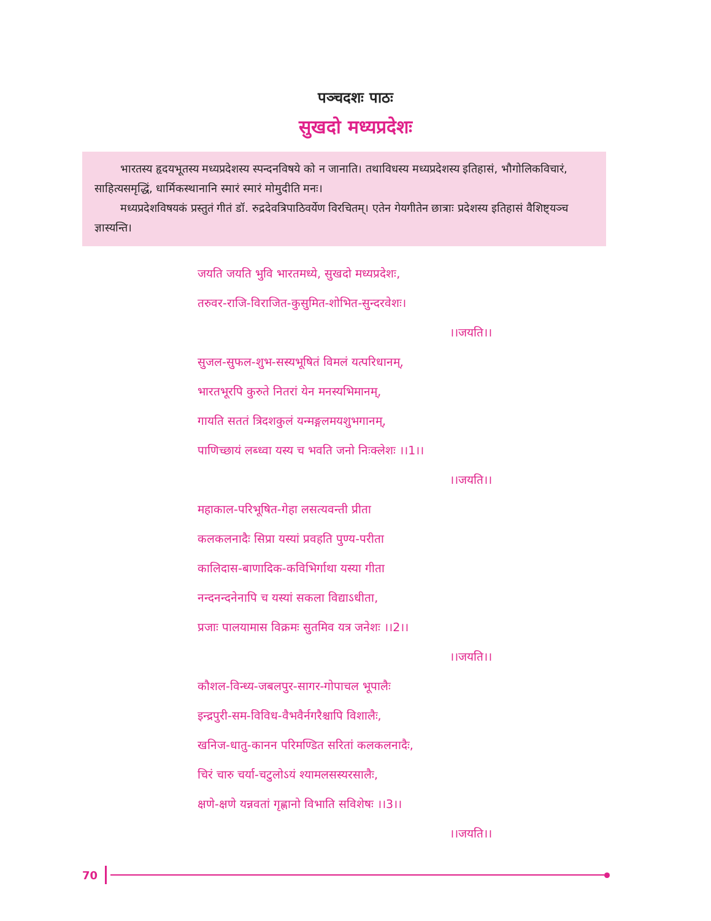पञ्चदशः पाठः
सुखदो मध्यप्रदेशः
भारतस्य हृदयभूतस्य मध्यप्रदेशस्य स्पन्दनविषये को न जानाति। तथाविधस्य मध्यप्रदेशस्य इतिहासं, भौगोलिकविचारं, साहित्यसमृद्धिं, धार्मिकस्थानानि स्मारं स्मारं मोमुदीति मनः।
मध्यप्रदेशविषयकं प्रस्तुतं गीतं डॉ. रुद्रदेवत्रिपाठिवर्येण विरचितम्। एतेन गेयगीतेन छात्राः प्रदेशस्य इतिहासं वैशिष्ट्यञ्च ज्ञास्यन्ति।
जयति जयति भुवि भारतमध्ये, सुखदो मध्यप्रदेशः,
तरुवर-राजि-विराजित-कुसुमित-शोभित-सुन्दरवेशः।
।।जयति।।
सुजल-सुफल-शुभ-सस्यभूषितं विमलं यत्परिधानम्,
भारतभूरपि कुरुते नितरां येन मनस्यभिमानम्,
गायति सततं त्रिदशकुलं यन्मङ्गलमयशुभगानम्,
पाणिच्छायं लब्ध्वा यस्य च भवति जनो निःक्लेशः ।।1।।
।।जयति।।
महाकाल-परिभूषित-गेहा लसत्यवन्ती प्रीता
कलकलनादैः सिप्रा यस्यां प्रवहति पुण्य-परीता
कालिदास-बाणादिक-कविभिर्गाथा यस्या गीता
नन्दनन्दनेनापि च यस्यां सकला विद्याऽधीता,
प्रजाः पालयामास विक्रमः सुतमिव यत्र जनेशः ।।2।।
।।जयति।।
कौशल-विन्ध्य-जबलपुर-सागर-गोपाचल भूपालैः
इन्द्रपुरी-सम-विविध-वैभवैर्नगरैश्चापि विशालैः,
खनिज-धातु-कानन परिमण्डित सरितां कलकलनादैः,
चिरं चारु चर्या-चटुलोऽयं श्यामलसस्यरसालैः,
क्षणे-क्षणे यन्नवतां गृह्णानो विभाति सविशेषः ।।3।।
।।जयति।।
70